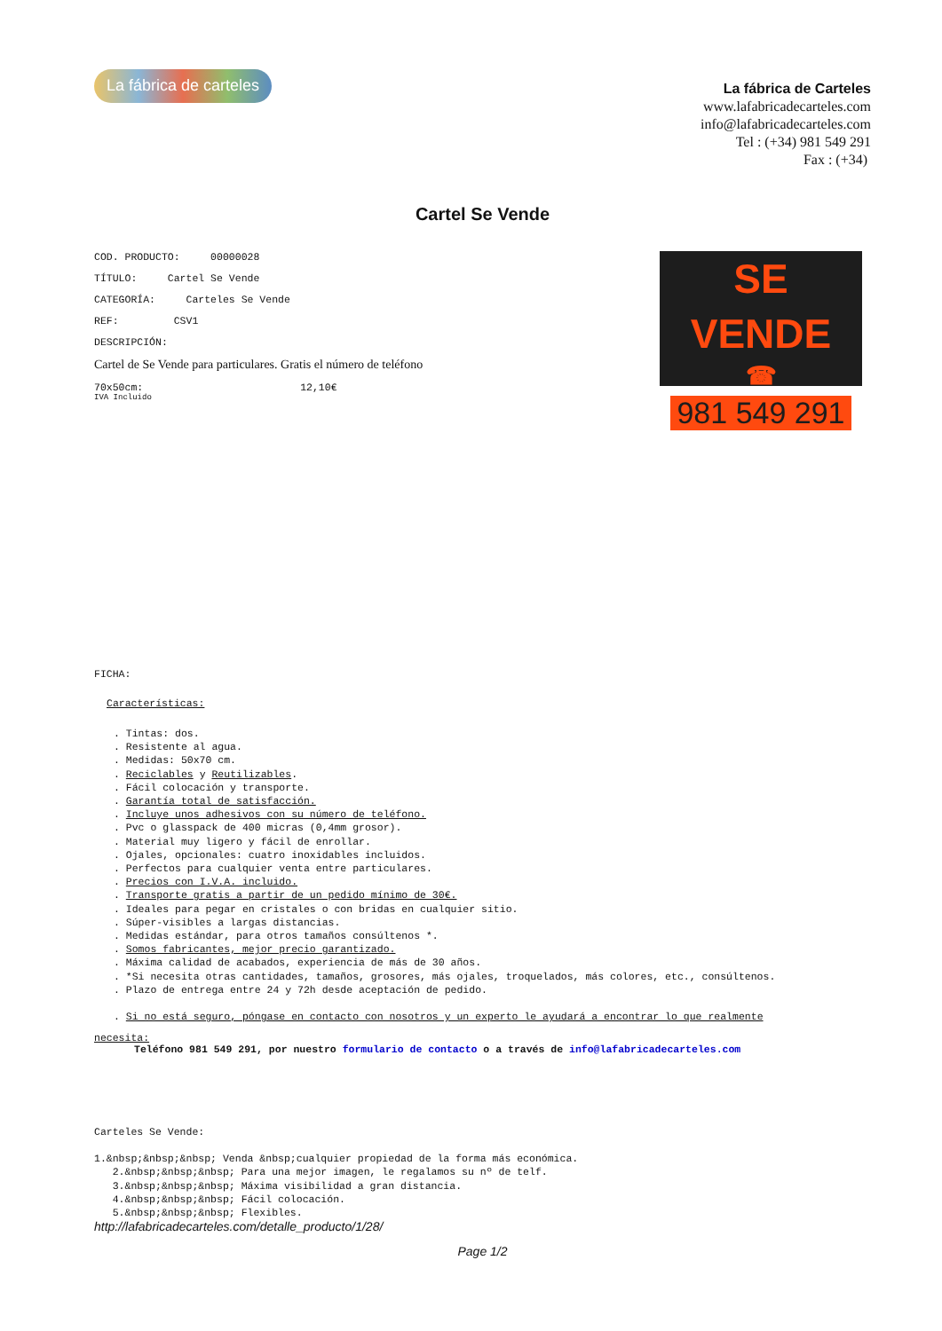La fábrica de carteles
La fábrica de Carteles
www.lafabricadecarteles.com
info@lafabricadecarteles.com
Tel : (+34) 981 549 291
Fax : (+34)
Cartel Se Vende
COD. PRODUCTO: 00000028
TÍTULO: Cartel Se Vende
CATEGORÍA: Carteles Se Vende
REF: CSV1
DESCRIPCIÓN:
Cartel de Se Vende para particulares. Gratis el número de teléfono
70x50cm: 12,10€
IVA Incluido
SE VENDE
☎
981 549 291
FICHA:
Características:
. Tintas: dos.
. Resistente al agua.
. Medidas: 50x70 cm.
. Reciclables y Reutilizables.
. Fácil colocación y transporte.
. Garantía total de satisfacción.
. Incluye unos adhesivos con su número de teléfono.
. Pvc o glasspack de 400 micras (0,4mm grosor).
. Material muy ligero y fácil de enrollar.
. Ojales, opcionales: cuatro inoxidables incluidos.
. Perfectos para cualquier venta entre particulares.
. Precios con I.V.A. incluido.
. Transporte gratis a partir de un pedido mínimo de 30€.
. Ideales para pegar en cristales o con bridas en cualquier sitio.
. Súper-visibles a largas distancias.
. Medidas estándar, para otros tamaños consúltenos *.
. Somos fabricantes, mejor precio garantizado.
. Máxima calidad de acabados, experiencia de más de 30 años.
. *Si necesita otras cantidades, tamaños, grosores, más ojales, troquelados, más colores, etc., consúltenos.
. Plazo de entrega entre 24 y 72h desde aceptación de pedido.
. Si no está seguro, póngase en contacto con nosotros y un experto le ayudará a encontrar lo que realmente
necesita:
Teléfono 981 549 291, por nuestro formulario de contacto o a través de info@lafabricadecarteles.com
Carteles Se Vende:
1.&nbsp;&nbsp;&nbsp; Venda &nbsp;cualquier propiedad de la forma más económica.
2.&nbsp;&nbsp;&nbsp; Para una mejor imagen, le regalamos su nº de telf.
3.&nbsp;&nbsp;&nbsp; Máxima visibilidad a gran distancia.
4.&nbsp;&nbsp;&nbsp; Fácil colocación.
5.&nbsp;&nbsp;&nbsp; Flexibles.
http://lafabricadecarteles.com/detalle_producto/1/28/
Page 1/2